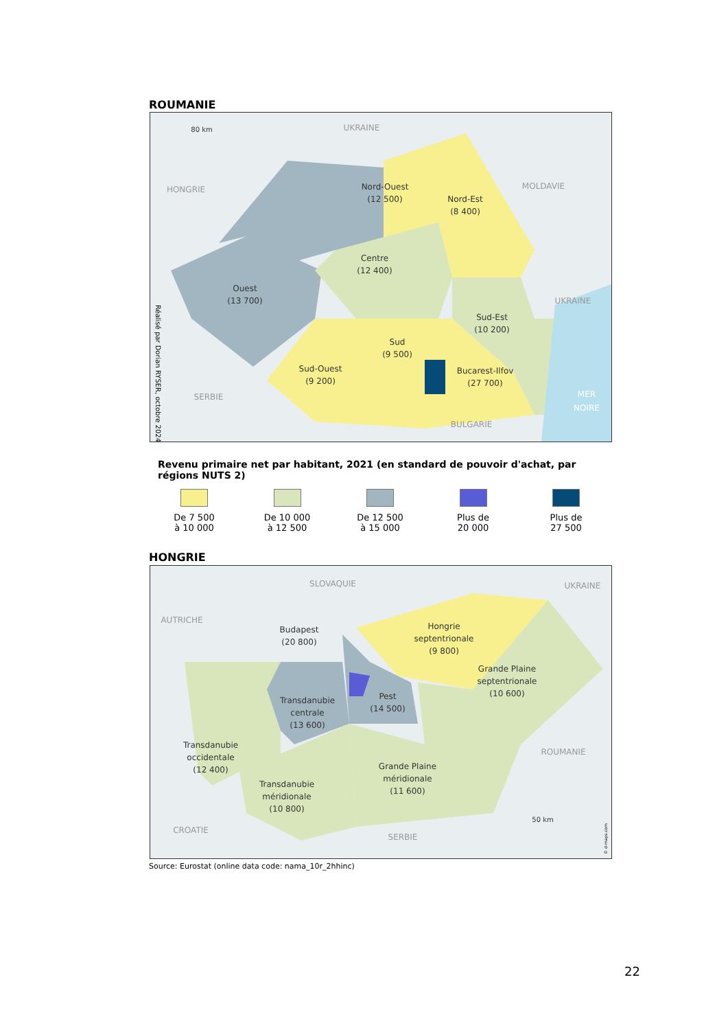ROUMANIE
Nord-Ouest
(12 500)
Nord-Est
(8 400)
Centre
(12 400)
Ouest
(13 700)
Sud-Est
(10 200)
Sud
(9 500)
Sud-Ouest
(9 200)
Bucarest-Ilfov
(27 700)
UKRAINE
HONGRIE
MOLDAVIE
UKRAINE
SERBIE
BULGARIE
MER
NOIRE
80 km
Réalisé par Dorian RYSER, octobre 2024
Revenu primaire net par habitant, 2021 (en standard de pouvoir d'achat, par régions NUTS 2)
De 7 500
à 10 000
De 10 000
à 12 500
De 12 500
à 15 000
Plus de
20 000
Plus de
27 500
HONGRIE
Budapest
(20 800)
Hongrie
septentrionale
(9 800)
Grande Plaine
septentrionale
(10 600)
Transdanubie
centrale
(13 600)
Pest
(14 500)
Transdanubie
occidentale
(12 400)
Grande Plaine
méridionale
(11 600)
Transdanubie
méridionale
(10 800)
SLOVAQUIE
UKRAINE
AUTRICHE
ROUMANIE
CROATIE
SERBIE
50 km
© d-maps.com
Source: Eurostat (online data code: nama_10r_2hhinc)
22